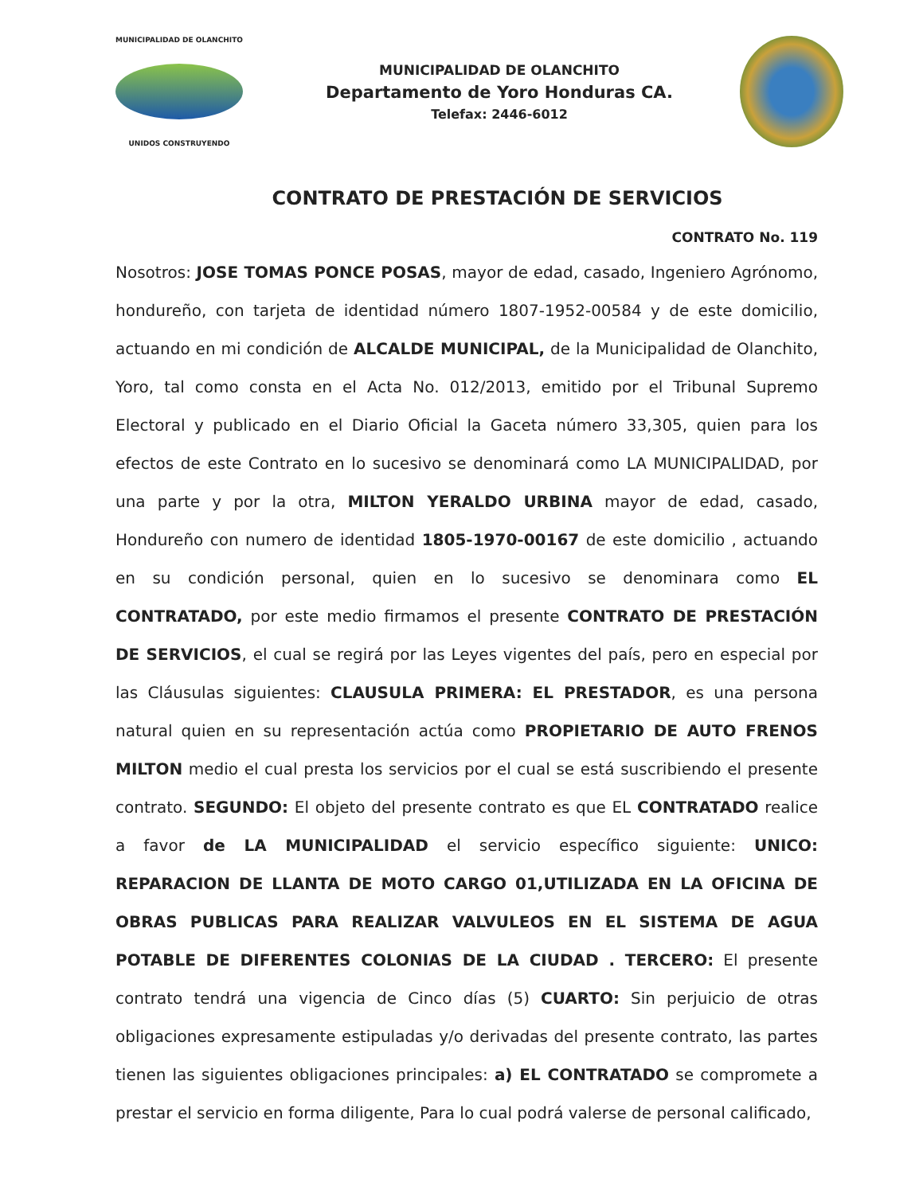MUNICIPALIDAD DE OLANCHITO
UNIDOS CONSTRUYENDO
MUNICIPALIDAD DE OLANCHITO
Departamento de Yoro Honduras CA.
Telefax: 2446-6012
CONTRATO DE PRESTACIÓN DE SERVICIOS
CONTRATO No. 119
Nosotros: JOSE TOMAS PONCE POSAS, mayor de edad, casado, Ingeniero Agrónomo, hondureño, con tarjeta de identidad número 1807-1952-00584 y de este domicilio, actuando en mi condición de ALCALDE MUNICIPAL, de la Municipalidad de Olanchito, Yoro, tal como consta en el Acta No. 012/2013, emitido por el Tribunal Supremo Electoral y publicado en el Diario Oficial la Gaceta número 33,305, quien para los efectos de este Contrato en lo sucesivo se denominará como LA MUNICIPALIDAD, por una parte y por la otra, MILTON YERALDO URBINA mayor de edad, casado, Hondureño con numero de identidad 1805-1970-00167 de este domicilio , actuando en su condición personal, quien en lo sucesivo se denominara como EL CONTRATADO, por este medio firmamos el presente CONTRATO DE PRESTACIÓN DE SERVICIOS, el cual se regirá por las Leyes vigentes del país, pero en especial por las Cláusulas siguientes: CLAUSULA PRIMERA: EL PRESTADOR, es una persona natural quien en su representación actúa como PROPIETARIO DE AUTO FRENOS MILTON medio el cual presta los servicios por el cual se está suscribiendo el presente contrato. SEGUNDO: El objeto del presente contrato es que EL CONTRATADO realice a favor de LA MUNICIPALIDAD el servicio específico siguiente: UNICO: REPARACION DE LLANTA DE MOTO CARGO 01,UTILIZADA EN LA OFICINA DE OBRAS PUBLICAS PARA REALIZAR VALVULEOS EN EL SISTEMA DE AGUA POTABLE DE DIFERENTES COLONIAS DE LA CIUDAD . TERCERO: El presente contrato tendrá una vigencia de Cinco días (5) CUARTO: Sin perjuicio de otras obligaciones expresamente estipuladas y/o derivadas del presente contrato, las partes tienen las siguientes obligaciones principales: a) EL CONTRATADO se compromete a prestar el servicio en forma diligente, Para lo cual podrá valerse de personal calificado,